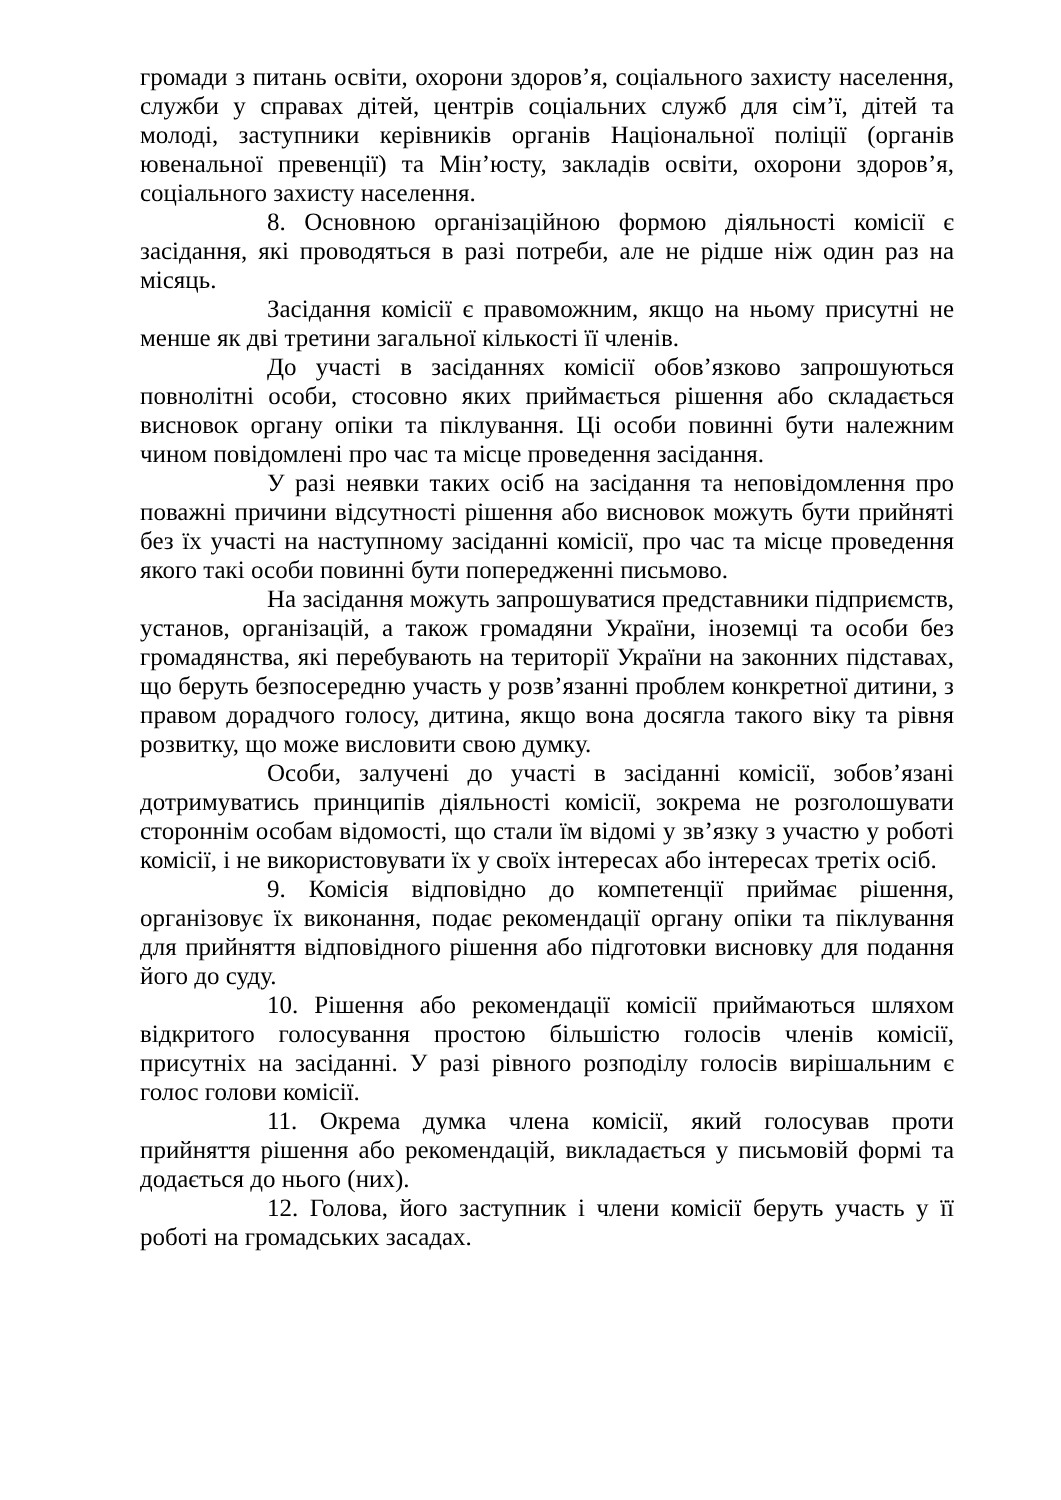громади з питань освіти, охорони здоров’я, соціального захисту населення, служби у справах дітей, центрів соціальних служб для сім’ї, дітей та молоді, заступники керівників органів Національної поліції (органів ювенальної превенції) та Мін’юсту, закладів освіти, охорони здоров’я, соціального захисту населення.
8. Основною організаційною формою діяльності комісії є засідання, які проводяться в разі потреби, але не рідше ніж один раз на місяць.
Засідання комісії є правоможним, якщо на ньому присутні не менше як дві третини загальної кількості її членів.
До участі в засіданнях комісії обов’язково запрошуються повнолітні особи, стосовно яких приймається рішення або складається висновок органу опіки та піклування. Ці особи повинні бути належним чином повідомлені про час та місце проведення засідання.
У разі неявки таких осіб на засідання та неповідомлення про поважні причини відсутності рішення або висновок можуть бути прийняті без їх участі на наступному засіданні комісії, про час та місце проведення якого такі особи повинні бути попередженні письмово.
На засідання можуть запрошуватися представники підприємств, установ, організацій, а також громадяни України, іноземці та особи без громадянства, які перебувають на території України на законних підставах, що беруть безпосередню участь у розв’язанні проблем конкретної дитини, з правом дорадчого голосу, дитина, якщо вона досягла такого віку та рівня розвитку, що може висловити свою думку.
Особи, залучені до участі в засіданні комісії, зобов’язані дотримуватись принципів діяльності комісії, зокрема не розголошувати стороннім особам відомості, що стали їм відомі у зв’язку з участю у роботі комісії, і не використовувати їх у своїх інтересах або інтересах третіх осіб.
9. Комісія відповідно до компетенції приймає рішення, організовує їх виконання, подає рекомендації органу опіки та піклування для прийняття відповідного рішення або підготовки висновку для подання його до суду.
10. Рішення або рекомендації комісії приймаються шляхом відкритого голосування простою більшістю голосів членів комісії, присутніх на засіданні. У разі рівного розподілу голосів вирішальним є голос голови комісії.
11. Окрема думка члена комісії, який голосував проти прийняття рішення або рекомендацій, викладається у письмовій формі та додається до нього (них).
12. Голова, його заступник і члени комісії беруть участь у її роботі на громадських засадах.